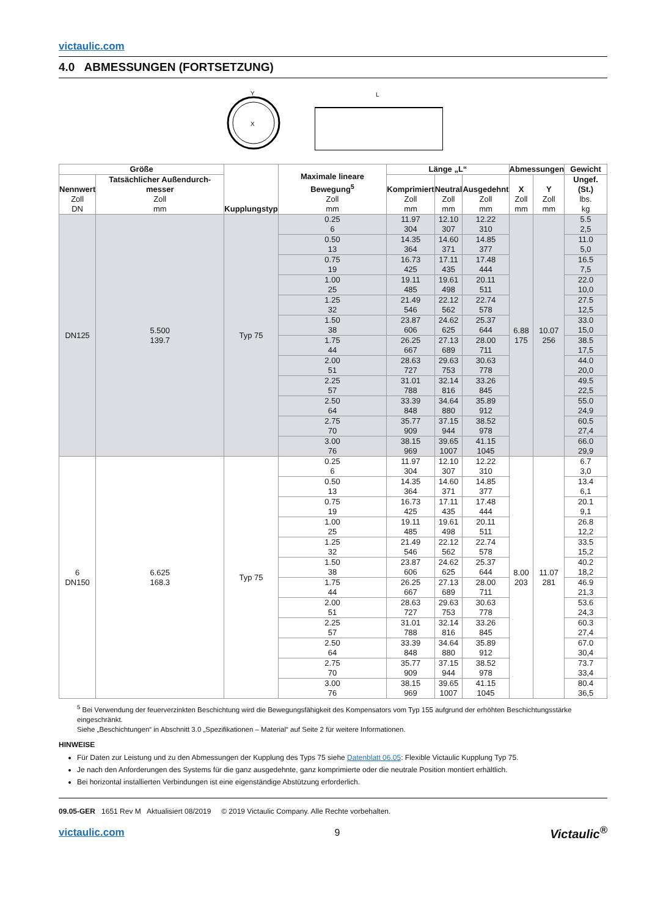victaulic.com
4.0 ABMESSUNGEN (FORTSETZUNG)
X
Y
L
| Größe | | Kupplungstyp | Maximale lineare Bewegung<sup>5</sup> Zoll mm | Länge „L“ | | | Abmessungen | | Gewicht |
| --- | --- | --- | --- | --- | --- | --- | --- | --- | --- |
| Nennwert Zoll DN | Tatsächlicher Außendurch-messer Zoll mm | | | Komprimiert Zoll mm | Neutral Zoll mm | Ausgedehnt Zoll mm | X Zoll mm | Y Zoll mm | Ungef. (St.) lbs. kg |
| DN125 | 5.500 139.7 | Typ 75 | 0.25 6 | 11.97 304 | 12.10 307 | 12.22 310 | 6.88 175 | 10.07 256 | 5.5 2,5 |
| | | | 0.50 13 | 14.35 364 | 14.60 371 | 14.85 377 | | | 11.0 5,0 |
| | | | 0.75 19 | 16.73 425 | 17.11 435 | 17.48 444 | | | 16.5 7,5 |
| | | | 1.00 25 | 19.11 485 | 19.61 498 | 20.11 511 | | | 22.0 10,0 |
| | | | 1.25 32 | 21.49 546 | 22.12 562 | 22.74 578 | | | 27.5 12,5 |
| | | | 1.50 38 | 23.87 606 | 24.62 625 | 25.37 644 | | | 33.0 15,0 |
| | | | 1.75 44 | 26.25 667 | 27.13 689 | 28.00 711 | | | 38.5 17,5 |
| | | | 2.00 51 | 28.63 727 | 29.63 753 | 30.63 778 | | | 44.0 20,0 |
| | | | 2.25 57 | 31.01 788 | 32.14 816 | 33.26 845 | | | 49.5 22,5 |
| | | | 2.50 64 | 33.39 848 | 34.64 880 | 35.89 912 | | | 55.0 24,9 |
| | | | 2.75 70 | 35.77 909 | 37.15 944 | 38.52 978 | | | 60.5 27,4 |
| | | | 3.00 76 | 38.15 969 | 39.65 1007 | 41.15 1045 | | | 66.0 29,9 |
| 6 DN150 | 6.625 168.3 | Typ 75 | 0.25 6 | 11.97 304 | 12.10 307 | 12.22 310 | 8.00 203 | 11.07 281 | 6.7 3,0 |
| | | | 0.50 13 | 14.35 364 | 14.60 371 | 14.85 377 | | | 13.4 6,1 |
| | | | 0.75 19 | 16.73 425 | 17.11 435 | 17.48 444 | | | 20.1 9,1 |
| | | | 1.00 25 | 19.11 485 | 19.61 498 | 20.11 511 | | | 26.8 12,2 |
| | | | 1.25 32 | 21.49 546 | 22.12 562 | 22.74 578 | | | 33.5 15,2 |
| | | | 1.50 38 | 23.87 606 | 24.62 625 | 25.37 644 | | | 40.2 18,2 |
| | | | 1.75 44 | 26.25 667 | 27.13 689 | 28.00 711 | | | 46.9 21,3 |
| | | | 2.00 51 | 28.63 727 | 29.63 753 | 30.63 778 | | | 53.6 24,3 |
| | | | 2.25 57 | 31.01 788 | 32.14 816 | 33.26 845 | | | 60.3 27,4 |
| | | | 2.50 64 | 33.39 848 | 34.64 880 | 35.89 912 | | | 67.0 30,4 |
| | | | 2.75 70 | 35.77 909 | 37.15 944 | 38.52 978 | | | 73.7 33,4 |
| | | | 3.00 76 | 38.15 969 | 39.65 1007 | 41.15 1045 | | | 80.4 36,5 |
<sup>5</sup> Bei Verwendung der feuerverzinkten Beschichtung wird die Bewegungsfähigkeit des Kompensators vom Typ 155 aufgrund der erhöhten Beschichtungsstärke eingeschränkt.
Siehe „Beschichtungen“ in Abschnitt 3.0 „Spezifikationen – Material“ auf Seite 2 für weitere Informationen.
HINWEISE
Für Daten zur Leistung und zu den Abmessungen der Kupplung des Typs 75 siehe Datenblatt 06.05: Flexible Victaulic Kupplung Typ 75.
Je nach den Anforderungen des Systems für die ganz ausgedehnte, ganz komprimierte oder die neutrale Position montiert erhältlich.
Bei horizontal installierten Verbindungen ist eine eigenständige Abstützung erforderlich.
09.05-GER 1651 Rev M Aktualisiert 08/2019 © 2019 Victaulic Company. Alle Rechte vorbehalten.
victaulic.com 9 Victaulic<sup>®</sup>